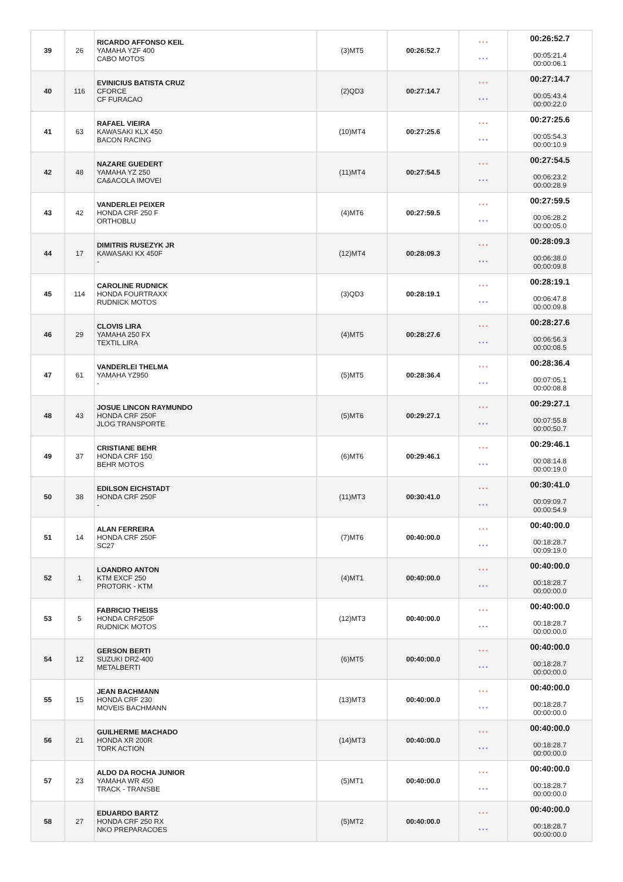| 39 | 26 | RICARDO AFFONSO KEIL YAMAHA YZF 400 CABO MOTOS | (3)MT5 | 00:26:52.7 | * * * * * * | 00:26:52.7 00:05:21.4 00:00:06.1 |
| 40 | 116 | EVINICIUS BATISTA CRUZ CFORCE CF FURACAO | (2)QD3 | 00:27:14.7 | * * * * * * | 00:27:14.7 00:05:43.4 00:00:22.0 |
| 41 | 63 | RAFAEL VIEIRA KAWASAKI KLX 450 BACON RACING | (10)MT4 | 00:27:25.6 | * * * * * * | 00:27:25.6 00:05:54.3 00:00:10.9 |
| 42 | 48 | NAZARE GUEDERT YAMAHA YZ 250 CA&ACOLA IMOVEI | (11)MT4 | 00:27:54.5 | * * * * * * | 00:27:54.5 00:06:23.2 00:00:28.9 |
| 43 | 42 | VANDERLEI PEIXER HONDA CRF 250 F ORTHOBLU | (4)MT6 | 00:27:59.5 | * * * * * * | 00:27:59.5 00:06:28.2 00:00:05.0 |
| 44 | 17 | DIMITRIS RUSEZYK JR KAWASAKI KX 450F - | (12)MT4 | 00:28:09.3 | * * * * * * | 00:28:09.3 00:06:38.0 00:00:09.8 |
| 45 | 114 | CAROLINE RUDNICK HONDA FOURTRAXX RUDNICK MOTOS | (3)QD3 | 00:28:19.1 | * * * * * * | 00:28:19.1 00:06:47.8 00:00:09.8 |
| 46 | 29 | CLOVIS LIRA YAMAHA 250 FX TEXTIL LIRA | (4)MT5 | 00:28:27.6 | * * * * * * | 00:28:27.6 00:06:56.3 00:00:08.5 |
| 47 | 61 | VANDERLEI THELMA YAMAHA YZ950 - | (5)MT5 | 00:28:36.4 | * * * * * * | 00:28:36.4 00:07:05.1 00:00:08.8 |
| 48 | 43 | JOSUE LINCON RAYMUNDO HONDA CRF 250F JLOG TRANSPORTE | (5)MT6 | 00:29:27.1 | * * * * * * | 00:29:27.1 00:07:55.8 00:00:50.7 |
| 49 | 37 | CRISTIANE BEHR HONDA CRF 150 BEHR MOTOS | (6)MT6 | 00:29:46.1 | * * * * * * | 00:29:46.1 00:08:14.8 00:00:19.0 |
| 50 | 38 | EDILSON EICHSTADT HONDA CRF 250F - | (11)MT3 | 00:30:41.0 | * * * * * * | 00:30:41.0 00:09:09.7 00:00:54.9 |
| 51 | 14 | ALAN FERREIRA HONDA CRF 250F SC27 | (7)MT6 | 00:40:00.0 | * * * * * * | 00:40:00.0 00:18:28.7 00:09:19.0 |
| 52 | 1 | LOANDRO ANTON KTM EXCF 250 PROTORK - KTM | (4)MT1 | 00:40:00.0 | * * * * * * | 00:40:00.0 00:18:28.7 00:00:00.0 |
| 53 | 5 | FABRICIO THEISS HONDA CRF250F RUDNICK MOTOS | (12)MT3 | 00:40:00.0 | * * * * * * | 00:40:00.0 00:18:28.7 00:00:00.0 |
| 54 | 12 | GERSON BERTI SUZUKI DRZ-400 METALBERTI | (6)MT5 | 00:40:00.0 | * * * * * * | 00:40:00.0 00:18:28.7 00:00:00.0 |
| 55 | 15 | JEAN BACHMANN HONDA CRF 230 MOVEIS BACHMANN | (13)MT3 | 00:40:00.0 | * * * * * * | 00:40:00.0 00:18:28.7 00:00:00.0 |
| 56 | 21 | GUILHERME MACHADO HONDA XR 200R TORK ACTION | (14)MT3 | 00:40:00.0 | * * * * * * | 00:40:00.0 00:18:28.7 00:00:00.0 |
| 57 | 23 | ALDO DA ROCHA JUNIOR YAMAHA WR 450 TRACK - TRANSBE | (5)MT1 | 00:40:00.0 | * * * * * * | 00:40:00.0 00:18:28.7 00:00:00.0 |
| 58 | 27 | EDUARDO BARTZ HONDA CRF 250 RX NKO PREPARACOES | (5)MT2 | 00:40:00.0 | * * * * * * | 00:40:00.0 00:18:28.7 00:00:00.0 |